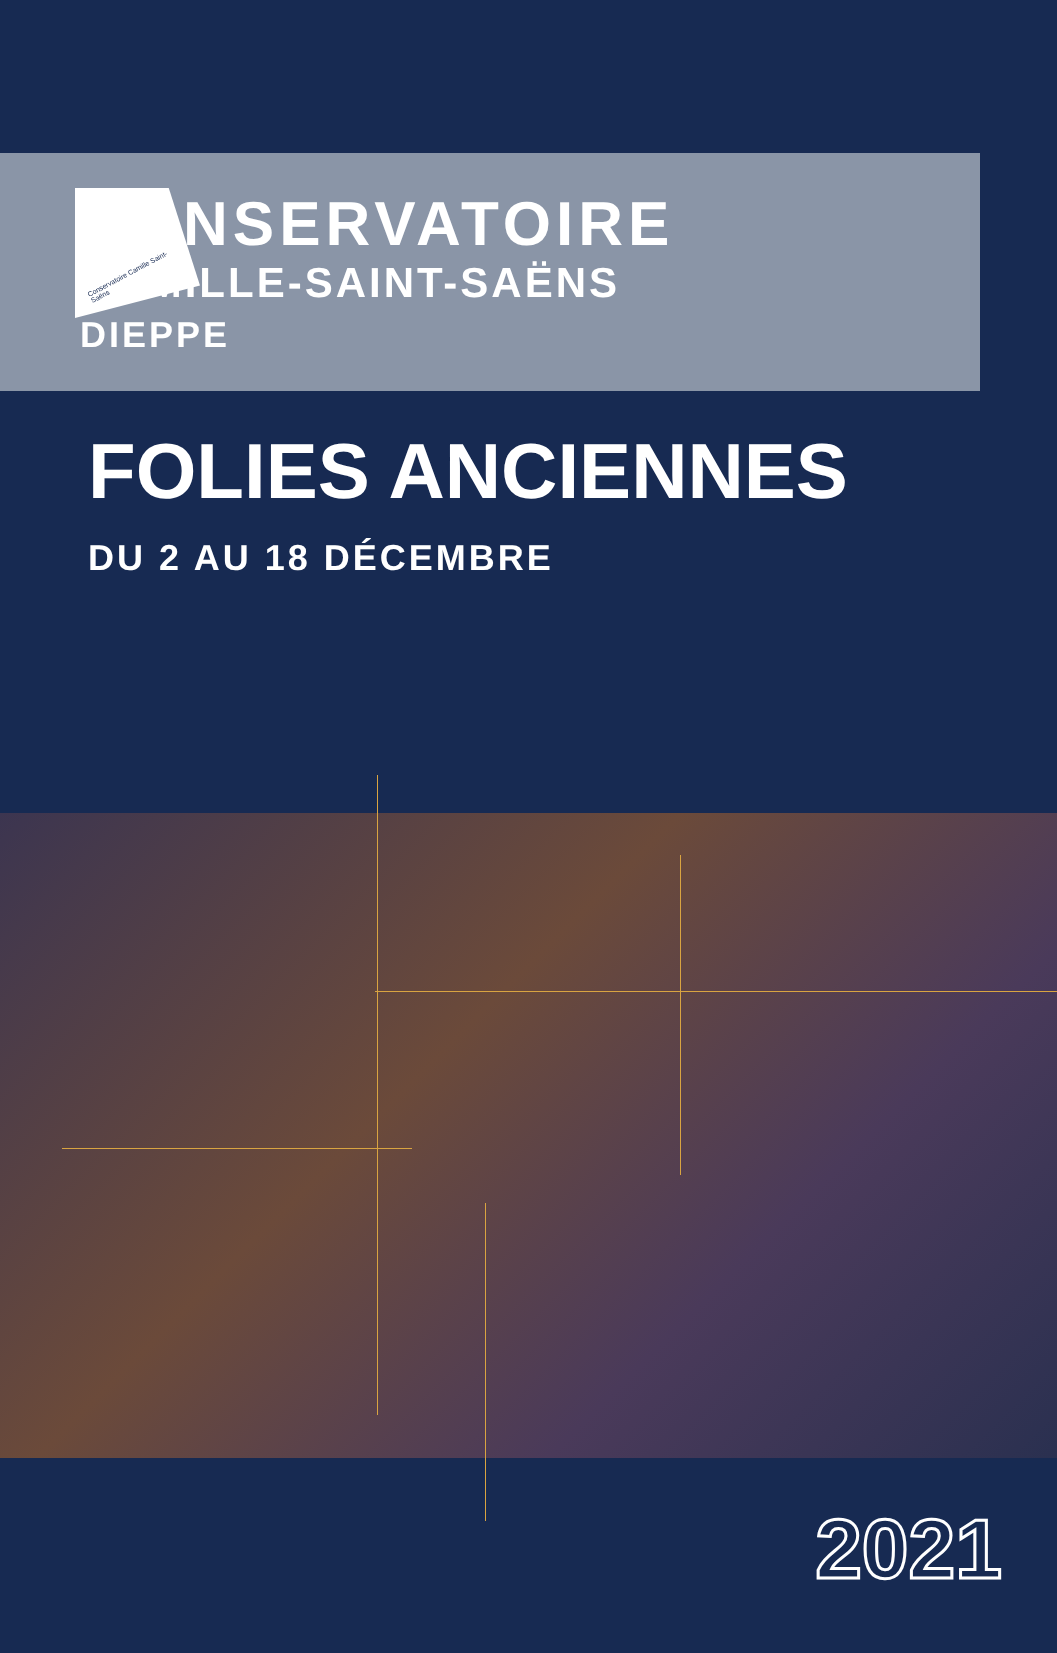Conservatoire Camille Saint-Saëns
CONSERVATOIRE
CAMILLE-SAINT-SAËNS
DIEPPE
FOLIES ANCIENNES
DU 2 AU 18 DÉCEMBRE
2021